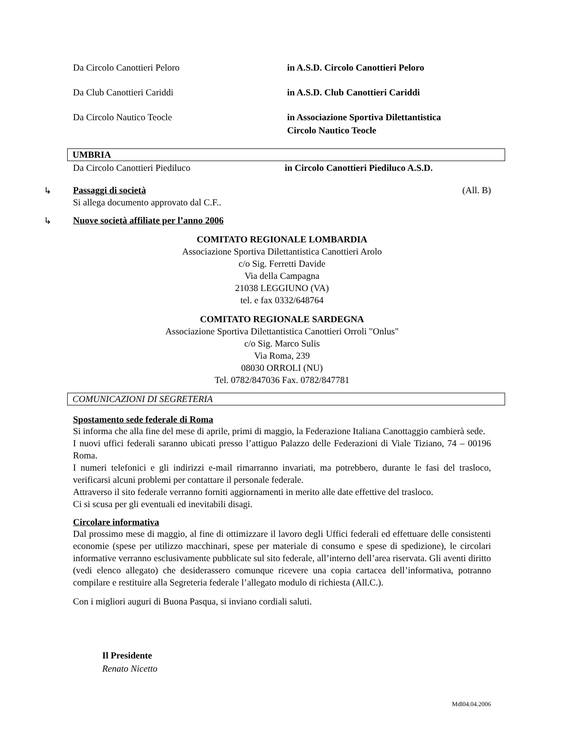Da Circolo Canottieri Peloro in A.S.D. Circolo Canottieri Peloro
Da Club Canottieri Cariddi in A.S.D. Club Canottieri Cariddi
Da Circolo Nautico Teocle in Associazione Sportiva Dilettantistica
Circolo Nautico Teocle
UMBRIA
Da Circolo Canottieri Piediluco in Circolo Canottieri Piediluco A.S.D.
↳ Passaggi di società (All. B)
Si allega documento approvato dal C.F..
↳ Nuove società affiliate per l’anno 2006
COMITATO REGIONALE LOMBARDIA
Associazione Sportiva Dilettantistica Canottieri Arolo
c/o Sig. Ferretti Davide
Via della Campagna
21038 LEGGIUNO (VA)
tel. e fax 0332/648764
COMITATO REGIONALE SARDEGNA
Associazione Sportiva Dilettantistica Canottieri Orroli "Onlus"
c/o Sig. Marco Sulis
Via Roma, 239
08030 ORROLI (NU)
Tel. 0782/847036 Fax. 0782/847781
COMUNICAZIONI DI SEGRETERIA
Spostamento sede federale di Roma
Si informa che alla fine del mese di aprile, primi di maggio, la Federazione Italiana Canottaggio cambierà sede.
I nuovi uffici federali saranno ubicati presso l’attiguo Palazzo delle Federazioni di Viale Tiziano, 74 – 00196 Roma.
I numeri telefonici e gli indirizzi e-mail rimarranno invariati, ma potrebbero, durante le fasi del trasloco, verificarsi alcuni problemi per contattare il personale federale.
Attraverso il sito federale verranno forniti aggiornamenti in merito alle date effettive del trasloco.
Ci si scusa per gli eventuali ed inevitabili disagi.
Circolare informativa
Dal prossimo mese di maggio, al fine di ottimizzare il lavoro degli Uffici federali ed effettuare delle consistenti economie (spese per utilizzo macchinari, spese per materiale di consumo e spese di spedizione), le circolari informative verranno esclusivamente pubblicate sul sito federale, all’interno dell’area riservata. Gli aventi diritto (vedi elenco allegato) che desiderassero comunque ricevere una copia cartacea dell’informativa, potranno compilare e restituire alla Segreteria federale l’allegato modulo di richiesta (All.C.).
Con i migliori auguri di Buona Pasqua, si inviano cordiali saluti.
Il Presidente
Renato Nicetto
Mdl04.04.2006